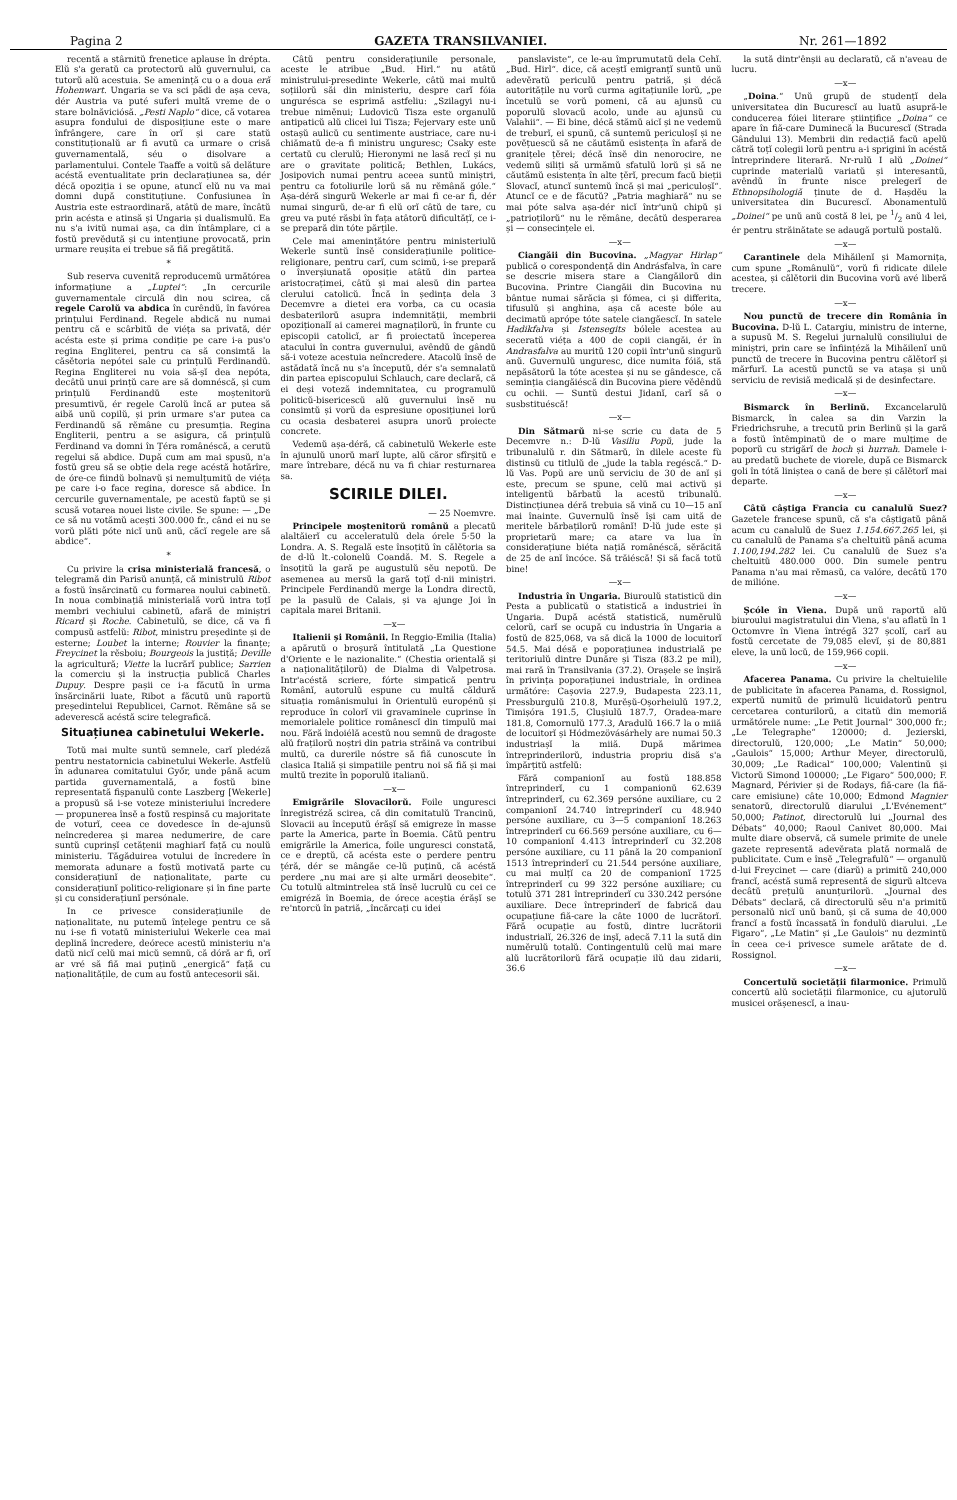Pagina 2 GAZETA TRANSILVANIEI. Nr. 261—1892
recentă a stârnitŭ frenetice aplause în drépta. Elŭ s'a geratŭ ca protectorŭ alŭ guvernului, ca tutorŭ alŭ acestuia. Se amenință cu o a doua eră Hohenwart. Ungaria se va sci pădi de așa ceva, dér Austria va puté suferi multă vreme de o stare bolnăviciósă. „Pesti Naplo“ dice, că votarea asupra fondului de disposițiune este o mare înfrângere, care în orĭ și care statŭ constituționalŭ ar fi avutŭ ca urmare o crisă guvernamentală, séu o disolvare a parlamentului. Contele Taaffe a voitŭ să delăture acéstă eventualitate prin declarațiunea sa, dér décă opoziția i se opune, atuncĭ elŭ nu va mai domni după constituțiune. Confusiunea în Austria este estraordinară, atâtŭ de mare, încâtŭ prin acésta e atinsă și Ungaria și dualismulŭ. Ea nu s'a ivitŭ numai așa, ca din întâmplare, ci a fostŭ prevĕdută și cu intențiune provocată, prin urmare reușita ei trebue să fiă pregătită.
*
Sub reserva cuvenită reproducemŭ următórea informațiune a „Luptei“: „In cercurile guvernamentale circulă din nou scirea, că regele Carolŭ va abdica în curêndŭ, în favórea prințului Ferdinand. Regele abdică nu numai pentru că e scârbitŭ de viéța sa privată, dér acésta este și prima condiție pe care i-a pus'o regina Engliterei, pentru ca să consimtă la căsĕtoria nepótei sale cu prințulŭ Ferdinandŭ. Regina Engliterei nu voia să-șĭ dea nepóta, decâtŭ unui prințŭ care are să domnéscă, și cum prințulŭ Ferdinandŭ este moștenitorŭ presumtivŭ, ér regele Carolŭ încă ar putea să aibă unŭ copilŭ, și prin urmare s'ar putea ca Ferdinandŭ să rĕmâne cu presumția. Regina Engliterii, pentru a se asigura, că prințulŭ Ferdinand va domni în Țéra românéscă, a cerutŭ regelui să abdice. După cum am mai spusŭ, n'a fostŭ greu să se obție dela rege acéstă hotărîre, de óre-ce fiindŭ bolnavŭ și nemulțumitŭ de viéța pe care i-o face regina, doresce să abdice. In cercurile guvernamentale, pe acestŭ faptŭ se și scusă votarea nouei liste civile. Se spune: — „De ce să nu votămŭ acești 300.000 fr., când ei nu se vorŭ plăti póte nicĭ unŭ anŭ, căcĭ regele are să abdice“.
*
Cu privire la crisa ministerială francesă, o telegramă din Parisŭ anunță, că ministrulŭ Ribot a fostŭ însărcinatŭ cu formarea noului cabinetŭ. In noua combinațiă ministerială vorŭ intra toțĭ membri vechiului cabinetŭ, afară de miniștri Ricard și Roche. Cabinetulŭ, se dice, că va fi compusŭ astfelŭ: Ribot, ministru președinte și de esterne; Loubet la interne; Rouvier la finanțe; Freycinet la rĕsboiu; Bourgeois la justiță; Deville la agricultură; Viette la lucrărĭ publice; Sarrien la comerciu și la instrucția publică Charles Dupuy. Despre pașii ce i-a făcutŭ în urma însărcinării luate, Ribot a făcutŭ unŭ raportŭ președintelui Republicei, Carnot. Rĕmâne să se adeverescă acéstă scire telegrafică.
Situațiunea cabinetului Wekerle.
Totŭ mai multe suntŭ semnele, carĭ pledéză pentru nestatornicia cabinetului Wekerle. Astfelŭ în adunarea comitatului Győr, unde până acum partida guvernamentală, a fostŭ bine representată fișpanulŭ conte Laszberg [Wekerle] a propusŭ să i-se voteze ministeriului încredere — propunerea însĕ a fostŭ respinsă cu majoritate de voturĭ, ceea ce dovedesce în de-ajunsŭ neîncrederea și marea nedumerire, de care suntŭ cuprinșĭ cetățenii maghiarĭ față cu noulŭ ministeriu. Tăgăduirea votului de încredere în memorata adunare a fostŭ motivată parte cu considerațiunĭ de naționalitate, parte cu considerațiunĭ politico-religionare și în fine parte și cu considerațiunĭ persónale.
In ce privesce considerațiunile de naționalitate, nu putemŭ înțelege pentru ce să nu i-se fi votatŭ ministeriului Wekerle cea mai deplină încredere, deórece acestŭ ministeriu n'a datŭ nicĭ celŭ mai micŭ semnŭ, că dóră ar fi, orĭ ar vré să fiă mai puținŭ „energică“ față cu naționalitățile, de cum au fostŭ antecesorii săi.
Câtŭ pentru considerațiunile personale, aceste le atribue „Bud. Hirl.“ nu atâtŭ ministrului-presedinte Wekerle, câtŭ mai multŭ soțiilorŭ săi din ministeriu, despre carĭ fóia ungurésca se esprimă astfeliu: „Szilagyi nu-i trebue nimĕnui; Ludovicŭ Tisza este organulŭ antipaticŭ alŭ clicei lui Tisza; Fejervary este unŭ ostașŭ aulicŭ cu sentimente austriace, care nu-i chiămatŭ de-a fi ministru unguresc; Csaky este certatŭ cu clerulŭ; Hieronymi ne lasă recĭ și nu are o gravitate politică; Bethlen, Lukács, Josipovich numai pentru aceea suntŭ miniștri, pentru ca fotoliurile lorŭ să nu rĕmână góle.“ Așa-déră singurŭ Wekerle ar mai fi ce-ar fi, dér numai singurŭ, de-ar fi elŭ orĭ câtŭ de tare, cu greu va puté răsbi în fața atâtorŭ dificultățĭ, ce i-se prepară din tóte părțile.
Cele mai amenințătóre pentru ministeriulŭ Wekerle suntŭ însĕ considerațiunile politice-religionare, pentru carĭ, cum scimŭ, i-se prepară o înverșiunată oposiție atâtŭ din partea aristocrațimei, câtŭ și mai alesŭ din partea clerului catolicŭ. Încă în ședința dela 3 Decemvre a dietei era vorba, ca cu ocasia desbaterilorŭ asupra indemnității, membrii opoziționalĭ ai camerei magnațilorŭ, în frunte cu episcopii catolicĭ, ar fi proiectatŭ începerea atacului în contra guvernului, avêndŭ de gândŭ să-i voteze acestuia neîncredere. Atacolŭ însĕ de astădată încă nu s'a începutŭ, dér s'a semnalatŭ din partea episcopului Schlauch, care declară, că ei deși voteză indemnitatea, cu programulŭ politicŭ-bisericescŭ alŭ guvernului însĕ nu consimtŭ și vorŭ da espresiune oposițiunei lorŭ cu ocasia desbaterei asupra unorŭ proiecte concrete.
Vedemŭ așa-déră, că cabinetulŭ Wekerle este în ajunulŭ unorŭ marĭ lupte, alŭ căror sfîrșitŭ e mare întrebare, décă nu va fi chiar resturnarea sa.
SCIRILE DILEI.
— 25 Noemvre.
Principele moștenitorŭ românŭ a plecatŭ alaltăierĭ cu acceleratulŭ dela órele 5·50 la Londra. A. S. Regală este însoțitŭ în călĕtoria sa de d-lŭ lt.-colonelŭ Coandă. M. S. Regele a însoțitŭ la gară pe augustulŭ sĕu nepotŭ. De asemenea au mersŭ la gară toțĭ d-nii miniștri. Principele Ferdinandŭ merge la Londra directŭ, pe la pasulŭ de Calais, și va ajunge Joi în capitala marei Britanii.
—x—
Italienii și Românii. In Reggio-Emilia (Italia) a apărutŭ o broșură întitulată „La Questione d'Oriente e le nazionalite.“ (Chestia orientală și a naționalitățilorŭ) de Dialma di Valpetrosa. Intr'acéstă scriere, fórte simpatică pentru Românĭ, autorulŭ espune cu multă căldură situația românismului în Orientulŭ europénŭ și reproduce în colorĭ vii gravaminele cuprinse în memorialele politice românescĭ din timpulŭ mai nou. Fără îndoiélă acestŭ nou semnŭ de dragoste alŭ frațilorŭ noștri din patria străină va contribui multŭ, ca durerile nóstre să fiă cunoscute în clasica Italiă și simpatiile pentru noi să fiă și mai multŭ trezite în poporulŭ italianŭ.
—x—
Emigrările Slovacilorŭ. Foile unguresci înregistréză scirea, că din comitatulŭ Trancinŭ, Slovacii au începutŭ érășĭ să emigreze în masse parte la America, parte în Boemia. Câtŭ pentru emigrările la America, foile unguresci constată, ce e dreptŭ, că acésta este o perdere pentru țéră, dér se mângăe ce-lŭ puținŭ, că acéstă perdere „nu mai are și alte urmări deosebite“. Cu totulŭ altmintrelea stă însĕ lucrulŭ cu cei ce emigréză în Boemia, de órece aceștia érășĭ se re'ntorcŭ în patriă, „încărcați cu idei
panslaviste“, ce le-au împrumutatŭ dela Cehĭ. „Bud. Hirl“. dice, că aceștĭ emigranțĭ suntŭ unŭ adevĕratŭ periculŭ pentru patriă, și décă autoritățile nu vorŭ curma agitațiunile lorŭ, „pe încetulŭ se vorŭ pomeni, că au ajunsŭ cu poporulŭ slovacŭ acolo, unde au ajunsŭ cu Valahii“. — Ei bine, décă stămŭ aicĭ și ne vedemŭ de treburĭ, ei spunŭ, că suntemŭ periculoșĭ și ne povĕțuescŭ să ne căutămŭ esistența în afară de granițele țĕrei; décă însĕ din nenorocire, ne vedemŭ siliți să urmămŭ sfatulŭ lorŭ și să ne căutămŭ esistența în alte țĕrĭ, precum facŭ bieții Slovacĭ, atuncĭ suntemŭ încă și mai „periculoșĭ“. Atuncĭ ce e de făcutŭ? „Patria maghiară“ nu se mai póte salva așa-dér nicĭ într'unŭ chipŭ și „patrioțilorŭ“ nu le rĕmâne, decâtŭ desperarea și — consecințele ei.
—x—
Ciangăii din Bucovina. „Magyar Hirlap“ publică o corespondență din Andrásfalva, în care se descrie misera stare a Ciangăilorŭ din Bucovina. Printre Ciangăii din Bucovina nu bântue numai sărăcia și fómea, ci și differita, tifusulŭ și anghina, așa că aceste bóle au decimatŭ aprópe tóte satele ciangăescĭ. In satele Hadikfalva și Istensegits bólele acestea au seceratŭ viéța a 400 de copii ciangăi, ér în Andrasfalva au muritŭ 120 copii într'unŭ singurŭ anŭ. Guvernulŭ unguresc, dice numita fóiă, stă nepăsătorŭ la tóte acestea și nu se gândesce, că seminția ciangăiéscă din Bucovina piere vĕdêndŭ cu ochii. — Suntŭ destui Jidanĭ, carĭ să o susbstituéscă!
—x—
Din Sătmarŭ ni-se scrie cu data de 5 Decemvre n.: D-lŭ Vasiliu Popŭ, jude la tribunalulŭ r. din Sătmarŭ, în dilele aceste fù distinsŭ cu titlulŭ de „jude la tabla regéscă.“ D-lŭ Vas. Popŭ are unŭ serviciu de 30 de anĭ și este, precum se spune, celŭ mai activŭ și inteligentŭ bărbatŭ la acestŭ tribunalŭ. Distincțiunea déră trebuia să vină cu 10—15 anĭ mai înainte. Guvernulŭ însĕ își cam uită de meritele bărbațilorŭ românĭ! D-lŭ jude este și proprietarŭ mare; ca atare va lua în considerațiune biéta națiă românéscă, sĕrăcită de 25 de anĭ încóce. Să trăiéscă! Și să facă totŭ bine!
—x—
Industria în Ungaria. Biuroulŭ statisticŭ din Pesta a publicatŭ o statistică a industriei în Ungaria. După acéstă statistică, numĕrulŭ celorŭ, carĭ se ocupă cu industria în Ungaria a fostŭ de 825,068, va să dică la 1000 de locuitorĭ 54.5. Mai désă e poporațiunea industrială pe teritoriulŭ dintre Dunăre și Tisza (83.2 pe mil), mai rară în Transilvania (37.2). Orașele se înșiră în privința poporațiunei industriale, în ordinea următóre: Cașovia 227.9, Budapesta 223.11, Pressburgulŭ 210.8, Murĕșŭ-Oșorheiulŭ 197.2, Timișóra 191.5, Clușiulŭ 187.7, Oradea-mare 181.8, Comornulŭ 177.3, Aradulŭ 166.7 la o miiă de locuitorĭ și Hódmezövásárhely are numai 50.3 industriașĭ la miiă. După mărimea întreprinderilorŭ, industria propriu disă s'a împărțitŭ astfelŭ:
Fără companionĭ au fostŭ 188.858 întreprinderĭ, cu 1 companionŭ 62.639 întreprinderĭ, cu 62.369 persóne auxiliare, cu 2 companionĭ 24.740 întreprinderĭ cu 48.940 persóne auxiliare, cu 3—5 companionĭ 18.263 întreprinderĭ cu 66.569 persóne auxiliare, cu 6—10 companionĭ 4.413 întreprinderĭ cu 32.208 persóne auxiliare, cu 11 până la 20 companionĭ 1513 întreprinderĭ cu 21.544 persóne auxiliare, cu mai mulțĭ ca 20 de companionĭ 1725 întreprinderĭ cu 99 322 persóne auxiliare; cu totulŭ 371 281 întreprinderĭ cu 330.242 persóne auxiliare. Dece întreprinderĭ de fabrică dau ocupațiune fiă-care la câte 1000 de lucrătorĭ. Fără ocupație au fostŭ, dintre lucrătorii industrialĭ, 26.326 de inșĭ, adecă 7.11 la sută din numĕrulŭ totalŭ. Contingentulŭ celŭ mai mare alŭ lucrătorilorŭ fără ocupație ilŭ dau zidarii, 36.6
la sută dintr'ênșii au declaratŭ, că n'aveau de lucru.
—x—
„Doina.“ Unŭ grupŭ de studențĭ dela universitatea din Bucurescĭ au luatŭ asupră-le conducerea fóiei literare științifice „Doina“ ce apare în fiă-care Duminecă la Bucurescĭ (Strada Gândului 13). Membrii din redacțiă facŭ apelŭ cătră toțĭ colegii lorŭ pentru a-i sprigini în acéstă întreprindere literară. Nr-rulŭ I alŭ „Doinei“ cuprinde materialŭ variatŭ și interesantŭ, avêndŭ în frunte nisce prelegerĭ de Ethnopsihologiă ținute de d. Hașdĕu la universitatea din Bucurescĭ. Abonamentulŭ „Doinei“ pe unŭ anŭ costă 8 lei, pe 1/2 anŭ 4 lei, ér pentru străinătate se adaugă portulŭ postalŭ.
—x—
Carantinele dela Mihăilenĭ și Mamornița, cum spune „Românulŭ“, vorŭ fi ridicate dilele acestea, și călĕtorii din Bucovina vorŭ avé liberă trecere.
—x—
Nou punctŭ de trecere din România în Bucovina. D-lŭ L. Catargiu, ministru de interne, a supusŭ M. S. Regelui jurnalulŭ consiliului de miniștri, prin care se înființéză la Mihăilenĭ unŭ punctŭ de trecere în Bucovina pentru călĕtorĭ și mărfurĭ. La acestŭ punctŭ se va atașa și unŭ serviciu de revisiă medicală și de desinfectare.
—x—
Bismarck în Berlinŭ. Excancelarulŭ Bismarck, în calea sa din Varzin la Friedrichsruhe, a trecutŭ prin Berlinŭ și la gară a fostŭ întêmpinatŭ de o mare mulțime de poporŭ cu strigărĭ de hoch și hurrah. Damele i-au predatŭ buchete de viorele, după ce Bismarck goli în tótă liniștea o cană de bere și călĕtorĭ mai departe.
—x—
Câtŭ câștiga Francia cu canalulŭ Suez? Gazetele francese spunŭ, că s'a câștigatŭ până acum cu canalulŭ de Suez 1.154.667.265 lei, și cu canalulŭ de Panama s'a cheltuitŭ până acuma 1.100,194.282 lei. Cu canalulŭ de Suez s'a cheltuitŭ 480.000 000. Din sumele pentru Panama n'au mai rĕmasŭ, ca valóre, decâtŭ 170 de milióne.
—x—
Șcóle în Viena. După unŭ raportŭ alŭ biuroului magistratului din Viena, s'au aflatŭ în 1 Octomvre în Viena întrégă 327 școlĭ, carĭ au fostŭ cercetate de 79,085 elevĭ, și de 80,881 eleve, la unŭ locŭ, de 159,966 copii.
—x—
Afacerea Panama. Cu privire la cheltuielile de publicitate în afacerea Panama, d. Rossignol, expertŭ numitŭ de primulŭ licuidatorŭ pentru cercetarea conturilorŭ, a citatŭ din memoriă următórele nume: „Le Petit Journal“ 300,000 fr.; „Le Telegraphe“ 120000; d. Jezierski, directorulŭ, 120,000; „Le Matin“ 50,000; „Gaulois“ 15,000; Arthur Meyer, directorulŭ, 30,009; „Le Radical“ 100,000; Valentinŭ și Victorŭ Simond 100000; „Le Figaro“ 500,000; F. Magnard, Périvier și de Rodays, fiă-care (la fiă-care emisiune) câte 10,000; Edmond Magnier senatorŭ, directorulŭ diarului „L'Evénement“ 50,000; Patinot, directorulŭ lui „Journal des Débats“ 40,000; Raoul Canivet 80,000. Mai multe diare observă, că sumele primite de unele gazete representă adevĕrata plată normală de publicitate. Cum e însĕ „Telegrafulŭ“ — organulŭ d-lui Freycinet — care (diarŭ) a primitŭ 240,000 francĭ, acéstă sumă representă de sigurŭ altceva decâtŭ prețulŭ anunțurilorŭ. „Journal des Débats“ declară, că directorulŭ sĕu n'a primitŭ personalŭ nicĭ unŭ banŭ, și că suma de 40,000 francĭ a fostŭ încassată în fondulŭ diarului. „Le Figaro“, „Le Matin“ și „Le Gaulois“ nu dezmintŭ în ceea ce-i privesce sumele arătate de d. Rossignol.
—x—
Concertulŭ societății filarmonice. Primulŭ concertŭ alŭ societății filarmonice, cu ajutorulŭ musicei orășenescĭ, a inau-